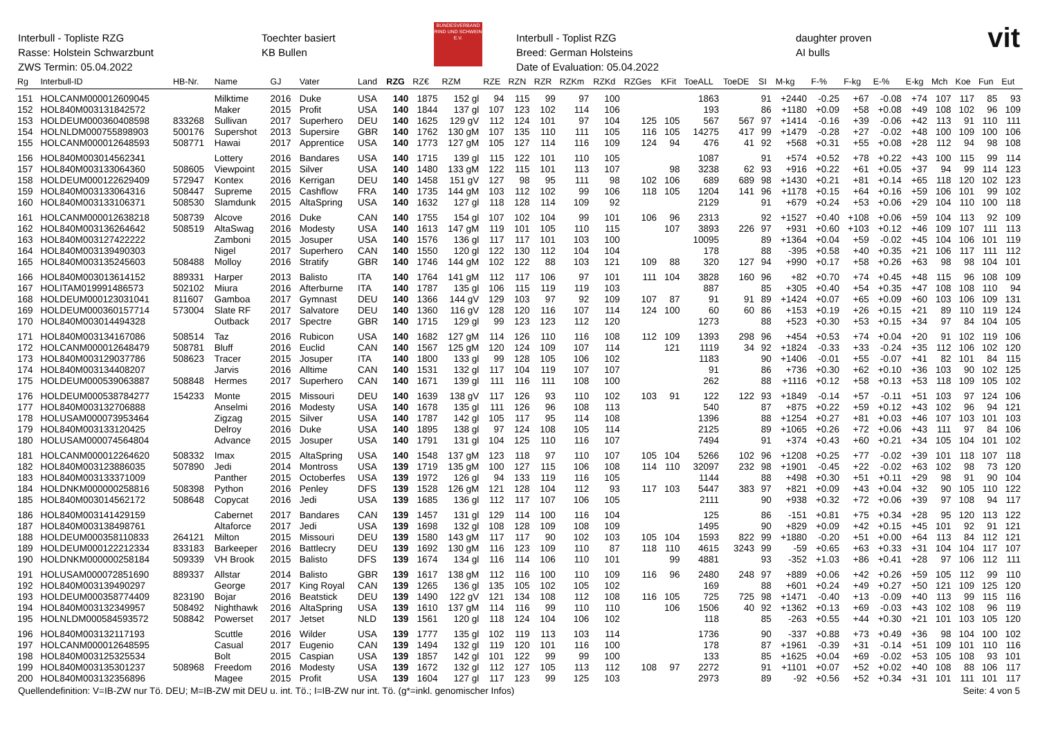Interbull - Topliste RZG
Rasse: Holstein Schwarzbunt
ZWS Termin: 05.04.2022
Toechter basiert
KB Bullen
BUNDESVERBAND RIND UND SCHWEIN E.V.
Interbull - Toplist RZG
Breed: German Holsteins
Date of Evaluation: 05.04.2022
daughter proven
AI bulls
vit
| Rg | Interbull-ID | HB-Nr. | Name | GJ | Vater | Land | RZG | RZ€ | RZM | RZE | RZN | RZR | RZKm | RZKd | RZGes | KFit | ToeALL | ToeDE | SI | M-kg | F-% | F-kg | E-% | E-kg | Mch | Koe | Fun | Eut |
| --- | --- | --- | --- | --- | --- | --- | --- | --- | --- | --- | --- | --- | --- | --- | --- | --- | --- | --- | --- | --- | --- | --- | --- | --- | --- | --- | --- | --- |
| 151 | HOLCANM000012609045 | | Milktime | 2016 | Duke | USA | 140 | 1875 | 152 gl | 94 | 115 | 99 | 97 | 100 | | | 1863 | | 91 | +2440 | -0.25 | +67 | -0.08 | +74 | 107 | 117 | 85 | 93 |
| 152 | HOL840M003131842572 | | Maker | 2015 | Profit | USA | 140 | 1844 | 137 gl | 107 | 123 | 102 | 114 | 106 | | | 193 | | 86 | +1180 | +0.09 | +58 | +0.08 | +49 | 108 | 102 | 96 | 109 |
| 153 | HOLDEUM000360408598 | 833268 | Sullivan | 2017 | Superhero | DEU | 140 | 1625 | 129 gV | 112 | 124 | 101 | 97 | 104 | 125 | 105 | 567 | 567 | 97 | +1414 | -0.16 | +39 | -0.06 | +42 | 113 | 91 | 110 | 111 |
| 154 | HOLNLDM000755898903 | 500176 | Supershot | 2013 | Supersire | GBR | 140 | 1762 | 130 gM | 107 | 135 | 110 | 111 | 105 | 116 | 105 | 14275 | 417 | 99 | +1479 | -0.28 | +27 | -0.02 | +48 | 100 | 109 | 100 | 106 |
| 155 | HOLCANM000012648593 | 508771 | Hawai | 2017 | Apprentice | USA | 140 | 1773 | 127 gM | 105 | 127 | 114 | 116 | 109 | 124 | 94 | 476 | 41 | 92 | +568 | +0.31 | +55 | +0.08 | +28 | 112 | 94 | 98 | 108 |
| 156 | HOL840M003014562341 | | Lottery | 2016 | Bandares | USA | 140 | 1715 | 139 gl | 115 | 122 | 101 | 110 | 105 | | | 1087 | | 91 | +574 | +0.52 | +78 | +0.22 | +43 | 100 | 115 | 99 | 114 |
| 157 | HOL840M003133064360 | 508605 | Viewpoint | 2015 | Silver | USA | 140 | 1480 | 133 gM | 122 | 115 | 101 | 113 | 107 | | 98 | 3238 | 62 | 93 | +916 | +0.22 | +61 | +0.05 | +37 | 94 | 99 | 114 | 123 |
| 158 | HOLDEUM000122629409 | 572947 | Kontex | 2016 | Kerrigan | DEU | 140 | 1458 | 151 gV | 127 | 98 | 95 | 111 | 98 | 102 | 106 | 689 | 689 | 98 | +1430 | +0.21 | +81 | +0.14 | +65 | 118 | 120 | 102 | 123 |
| 159 | HOL840M003133064316 | 508447 | Supreme | 2015 | Cashflow | FRA | 140 | 1735 | 144 gM | 103 | 112 | 102 | 99 | 106 | 118 | 105 | 1204 | 141 | 96 | +1178 | +0.15 | +64 | +0.16 | +59 | 106 | 101 | 99 | 102 |
| 160 | HOL840M003133106371 | 508530 | Slamdunk | 2015 | AltaSpring | USA | 140 | 1632 | 127 gl | 118 | 128 | 114 | 109 | 92 | | | 2129 | | 91 | +679 | +0.24 | +53 | +0.06 | +29 | 104 | 110 | 100 | 118 |
| 161 | HOLCANM000012638218 | 508739 | Alcove | 2016 | Duke | CAN | 140 | 1755 | 154 gl | 107 | 102 | 104 | 99 | 101 | 106 | 96 | 2313 | | 92 | +1527 | +0.40 | +108 | +0.06 | +59 | 104 | 113 | 92 | 109 |
| 162 | HOL840M003136264642 | 508519 | AltaSwag | 2016 | Modesty | USA | 140 | 1613 | 147 gM | 119 | 101 | 105 | 110 | 115 | | 107 | 3893 | 226 | 97 | +931 | +0.60 | +103 | +0.12 | +46 | 109 | 107 | 111 | 113 |
| 163 | HOL840M003127422222 | | Zamboni | 2015 | Josuper | USA | 140 | 1576 | 136 gl | 117 | 117 | 101 | 103 | 100 | | | 10095 | | 89 | +1364 | +0.04 | +59 | -0.02 | +45 | 104 | 106 | 101 | 119 |
| 164 | HOL840M003139490303 | | Nigel | 2017 | Superhero | CAN | 140 | 1550 | 120 gl | 122 | 130 | 112 | 104 | 104 | | | 178 | | 88 | -395 | +0.58 | +40 | +0.35 | +21 | 106 | 117 | 111 | 112 |
| 165 | HOL840M003135245603 | 508488 | Molloy | 2016 | Stratify | GBR | 140 | 1746 | 144 gM | 102 | 122 | 88 | 103 | 121 | 109 | 88 | 320 | 127 | 94 | +990 | +0.17 | +58 | +0.26 | +63 | 98 | 98 | 104 | 101 |
| 166 | HOL840M003013614152 | 889331 | Harper | 2013 | Balisto | ITA | 140 | 1764 | 141 gM | 112 | 117 | 106 | 97 | 101 | 111 | 104 | 3828 | 160 | 96 | +82 | +0.70 | +74 | +0.45 | +48 | 115 | 96 | 108 | 109 |
| 167 | HOLITAM019991486573 | 502102 | Miura | 2016 | Afterburne | ITA | 140 | 1787 | 135 gl | 106 | 115 | 119 | 119 | 103 | | | 887 | | 85 | +305 | +0.40 | +54 | +0.35 | +47 | 108 | 108 | 110 | 94 |
| 168 | HOLDEUM000123031041 | 811607 | Gamboa | 2017 | Gymnast | DEU | 140 | 1366 | 144 gV | 129 | 103 | 97 | 92 | 109 | 107 | 87 | 91 | 91 | 89 | +1424 | +0.07 | +65 | +0.09 | +60 | 103 | 106 | 109 | 131 |
| 169 | HOLDEUM000360157714 | 573004 | Slate RF | 2017 | Salvatore | DEU | 140 | 1360 | 116 gV | 128 | 120 | 116 | 107 | 114 | 124 | 100 | 60 | 60 | 86 | +153 | +0.19 | +26 | +0.15 | +21 | 89 | 110 | 119 | 124 |
| 170 | HOL840M003014494328 | | Outback | 2017 | Spectre | GBR | 140 | 1715 | 129 gl | 99 | 123 | 123 | 112 | 120 | | | 1273 | | 88 | +523 | +0.30 | +53 | +0.15 | +34 | 97 | 84 | 104 | 105 |
| 171 | HOL840M003134167086 | 508514 | Taz | 2016 | Rubicon | USA | 140 | 1682 | 127 gM | 114 | 126 | 110 | 116 | 108 | 112 | 109 | 1393 | 298 | 96 | +454 | +0.53 | +74 | +0.04 | +20 | 91 | 102 | 119 | 106 |
| 172 | HOLCANM000012648479 | 508781 | Bluff | 2016 | Euclid | CAN | 140 | 1567 | 125 gM | 120 | 124 | 109 | 107 | 114 | | 121 | 1119 | 34 | 92 | +1824 | -0.33 | +33 | -0.24 | +35 | 112 | 106 | 102 | 120 |
| 173 | HOL840M003129037786 | 508623 | Tracer | 2015 | Josuper | ITA | 140 | 1800 | 133 gl | 99 | 128 | 105 | 106 | 102 | | | 1183 | | 90 | +1406 | -0.01 | +55 | -0.07 | +41 | 82 | 101 | 84 | 115 |
| 174 | HOL840M003134408207 | | Jarvis | 2016 | Alltime | CAN | 140 | 1531 | 132 gl | 117 | 104 | 119 | 107 | 107 | | | 91 | | 86 | +736 | +0.30 | +62 | +0.10 | +36 | 103 | 90 | 102 | 125 |
| 175 | HOLDEUM000539063887 | 508848 | Hermes | 2017 | Superhero | CAN | 140 | 1671 | 139 gl | 111 | 116 | 111 | 108 | 100 | | | 262 | | 88 | +1116 | +0.12 | +58 | +0.13 | +53 | 118 | 109 | 105 | 102 |
| 176 | HOLDEUM000538784277 | 154233 | Monte | 2015 | Missouri | DEU | 140 | 1639 | 138 gV | 117 | 126 | 93 | 110 | 102 | 103 | 91 | 122 | 122 | 93 | +1849 | -0.14 | +57 | -0.11 | +51 | 103 | 97 | 124 | 106 |
| 177 | HOL840M003132706888 | | Anselmi | 2016 | Modesty | USA | 140 | 1678 | 135 gl | 111 | 126 | 96 | 108 | 113 | | | 540 | | 87 | +875 | +0.22 | +59 | +0.12 | +43 | 102 | 96 | 94 | 121 |
| 178 | HOLUSAM000073953464 | | Zigzag | 2015 | Silver | USA | 140 | 1787 | 142 gl | 105 | 117 | 95 | 114 | 108 | | | 1396 | | 88 | +1254 | +0.27 | +81 | +0.03 | +46 | 107 | 103 | 101 | 103 |
| 179 | HOL840M003133120425 | | Delroy | 2016 | Duke | USA | 140 | 1895 | 138 gl | 97 | 124 | 108 | 105 | 114 | | | 2125 | | 89 | +1065 | +0.26 | +72 | +0.06 | +43 | 111 | 97 | 84 | 106 |
| 180 | HOLUSAM000074564804 | | Advance | 2015 | Josuper | USA | 140 | 1791 | 131 gl | 104 | 125 | 110 | 116 | 107 | | | 7494 | | 91 | +374 | +0.43 | +60 | +0.21 | +34 | 105 | 104 | 101 | 102 |
| 181 | HOLCANM000012264620 | 508332 | Imax | 2015 | AltaSpring | USA | 140 | 1548 | 137 gM | 123 | 118 | 97 | 110 | 107 | 105 | 104 | 5266 | 102 | 96 | +1208 | +0.25 | +77 | -0.02 | +39 | 101 | 118 | 107 | 118 |
| 182 | HOL840M003123886035 | 507890 | Jedi | 2014 | Montross | USA | 139 | 1719 | 135 gM | 100 | 127 | 115 | 106 | 108 | 114 | 110 | 32097 | 232 | 98 | +1901 | -0.45 | +22 | -0.02 | +63 | 102 | 98 | 73 | 120 |
| 183 | HOL840M003133371009 | | Panther | 2015 | Octoberfes | USA | 139 | 1972 | 126 gl | 94 | 133 | 119 | 116 | 105 | | | 1144 | | 88 | +498 | +0.30 | +51 | +0.11 | +29 | 98 | 91 | 90 | 104 |
| 184 | HOLDNKM000000258816 | 508398 | Python | 2016 | Penley | DFS | 139 | 1528 | 126 gM | 121 | 128 | 104 | 112 | 93 | 117 | 103 | 5447 | 383 | 97 | +821 | +0.09 | +43 | +0.04 | +32 | 90 | 105 | 110 | 122 |
| 185 | HOL840M003014562172 | 508648 | Copycat | 2016 | Jedi | USA | 139 | 1685 | 136 gl | 112 | 117 | 107 | 106 | 105 | | | 2111 | | 90 | +938 | +0.32 | +72 | +0.06 | +39 | 97 | 108 | 94 | 117 |
| 186 | HOL840M003141429159 | | Cabernet | 2017 | Bandares | CAN | 139 | 1457 | 131 gl | 129 | 114 | 100 | 116 | 104 | | | 125 | | 86 | -151 | +0.81 | +75 | +0.34 | +28 | 95 | 120 | 113 | 122 |
| 187 | HOL840M003138498761 | | Altaforce | 2017 | Jedi | USA | 139 | 1698 | 132 gl | 108 | 128 | 109 | 108 | 109 | | | 1495 | | 90 | +829 | +0.09 | +42 | +0.15 | +45 | 101 | 92 | 91 | 121 |
| 188 | HOLDEUM000358110833 | 264121 | Milton | 2015 | Missouri | DEU | 139 | 1580 | 143 gM | 117 | 117 | 90 | 102 | 103 | 105 | 104 | 1593 | 822 | 99 | +1880 | -0.20 | +51 | +0.00 | +64 | 113 | 84 | 112 | 121 |
| 189 | HOLDEUM000122212334 | 833183 | Barkeeper | 2016 | Battlecry | DEU | 139 | 1692 | 130 gM | 116 | 123 | 109 | 110 | 87 | 118 | 110 | 4615 | 3243 | 99 | -59 | +0.65 | +63 | +0.33 | +31 | 104 | 104 | 117 | 107 |
| 190 | HOLDNKM000000258184 | 509339 | VH Brook | 2015 | Balisto | DFS | 139 | 1674 | 134 gl | 116 | 114 | 106 | 110 | 101 | | 99 | 4881 | | 93 | -352 | +1.03 | +86 | +0.41 | +28 | 97 | 106 | 112 | 111 |
| 191 | HOLUSAM000072851690 | 889337 | Allstar | 2014 | Balisto | GBR | 139 | 1617 | 138 gM | 112 | 116 | 100 | 110 | 109 | 116 | 96 | 2480 | 248 | 97 | +889 | +0.06 | +42 | +0.26 | +59 | 105 | 112 | 99 | 110 |
| 192 | HOL840M003139490297 | | George | 2017 | King Royal | CAN | 139 | 1265 | 136 gl | 135 | 105 | 102 | 105 | 102 | | | 169 | | 88 | +601 | +0.24 | +49 | +0.27 | +50 | 121 | 109 | 125 | 120 |
| 193 | HOLDEUM000358774409 | 823190 | Bojar | 2016 | Beatstick | DEU | 139 | 1490 | 122 gV | 121 | 134 | 108 | 112 | 108 | 116 | 105 | 725 | 725 | 98 | +1471 | -0.40 | +13 | -0.09 | +40 | 113 | 99 | 115 | 116 |
| 194 | HOL840M003132349957 | 508492 | Nighthawk | 2016 | AltaSpring | USA | 139 | 1610 | 137 gM | 114 | 116 | 99 | 110 | 110 | | 106 | 1506 | 40 | 92 | +1362 | +0.13 | +69 | -0.03 | +43 | 102 | 108 | 96 | 119 |
| 195 | HOLNLDM000584593572 | 508842 | Powerset | 2017 | Jetset | NLD | 139 | 1561 | 120 gl | 118 | 124 | 104 | 106 | 102 | | | 118 | | 85 | -263 | +0.55 | +44 | +0.30 | +21 | 101 | 103 | 105 | 120 |
| 196 | HOL840M003132117193 | | Scuttle | 2016 | Wilder | USA | 139 | 1777 | 135 gl | 102 | 119 | 113 | 103 | 114 | | | 1736 | | 90 | -337 | +0.88 | +73 | +0.49 | +36 | 98 | 104 | 100 | 102 |
| 197 | HOLCANM000012648595 | | Casual | 2017 | Eugenio | CAN | 139 | 1494 | 132 gl | 119 | 120 | 101 | 116 | 100 | | | 178 | | 87 | +1961 | -0.39 | +31 | -0.14 | +51 | 109 | 101 | 110 | 116 |
| 198 | HOL840M003125325534 | | Bolt | 2015 | Caspian | USA | 139 | 1857 | 142 gl | 101 | 122 | 99 | 99 | 100 | | | 133 | | 85 | +1625 | +0.04 | +69 | -0.02 | +53 | 105 | 108 | 93 | 101 |
| 199 | HOL840M003135301237 | 508968 | Freedom | 2016 | Modesty | USA | 139 | 1672 | 132 gl | 112 | 127 | 105 | 113 | 112 | 108 | 97 | 2272 | | 91 | +1101 | +0.07 | +52 | +0.02 | +40 | 108 | 88 | 106 | 117 |
| 200 | HOL840M003132356896 | | Magee | 2015 | Profit | USA | 139 | 1604 | 127 gl | 117 | 123 | 99 | 125 | 103 | | | 2973 | | 89 | -92 | +0.56 | +52 | +0.34 | +31 | 101 | 111 | 101 | 117 |
Quellendefinition: V=IB-ZW nur Tö. DEU; M=IB-ZW mit DEU u. int. Tö.; I=IB-ZW nur int. Tö. (g*=inkl. genomischer Infos) Seite: 4 von 5